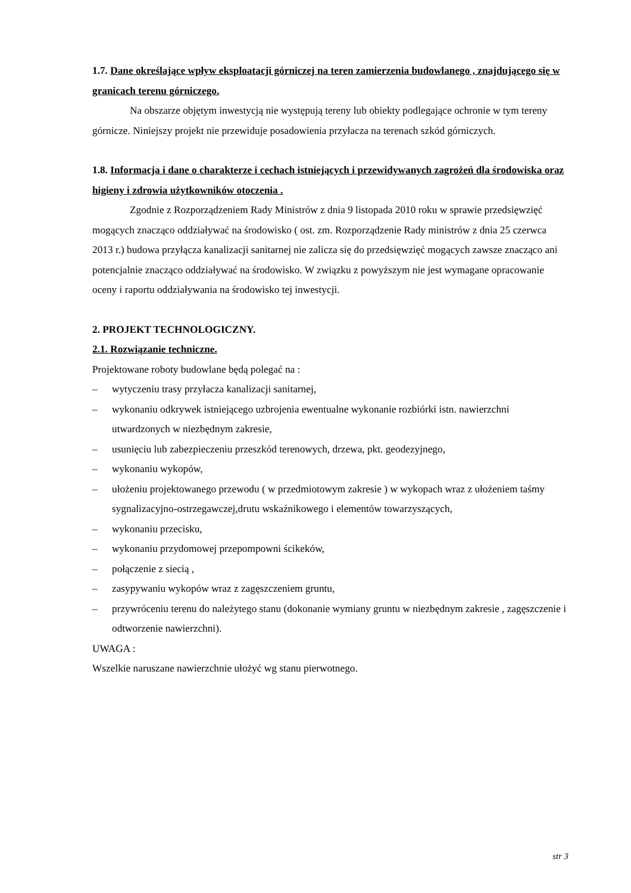1.7. Dane określające wpływ eksploatacji górniczej na teren zamierzenia budowlanego , znajdującego się w granicach terenu górniczego.
Na obszarze objętym inwestycją nie występują tereny lub obiekty podlegające ochronie w tym tereny górnicze. Niniejszy projekt nie przewiduje posadowienia przyłacza na terenach szkód górniczych.
1.8. Informacja i dane o charakterze i cechach istniejących i przewidywanych zagrożeń dla środowiska oraz higieny i zdrowia użytkowników otoczenia .
Zgodnie z Rozporządzeniem Rady Ministrów z dnia 9 listopada 2010 roku w sprawie przedsięwzięć mogących znacząco oddziaływać na środowisko ( ost. zm. Rozporządzenie Rady ministrów z dnia 25 czerwca 2013 r.) budowa przyłącza kanalizacji sanitarnej nie zalicza się do przedsięwzięć mogących zawsze znacząco ani potencjalnie znacząco oddziaływać na środowisko. W związku z powyższym nie jest wymagane opracowanie oceny i raportu oddziaływania na środowisko tej inwestycji.
2. PROJEKT TECHNOLOGICZNY.
2.1. Rozwiązanie techniczne.
Projektowane roboty budowlane będą polegać na :
– wytyczeniu trasy przyłacza kanalizacji sanitarnej,
– wykonaniu odkrywek istniejącego uzbrojenia ewentualne wykonanie rozbiórki istn. nawierzchni utwardzonych w niezbędnym zakresie,
– usunięciu lub zabezpieczeniu przeszkód terenowych, drzewa, pkt. geodezyjnego,
– wykonaniu wykopów,
– ułożeniu projektowanego przewodu ( w przedmiotowym zakresie ) w wykopach wraz z ułożeniem taśmy sygnalizacyjno-ostrzegawczej,drutu wskaźnikowego i elementów towarzyszących,
– wykonaniu przecisku,
– wykonaniu przydomowej przepompowni ścikeków,
– połączenie z siecią ,
– zasypywaniu wykopów wraz z zagęszczeniem gruntu,
– przywróceniu terenu do należytego stanu (dokonanie wymiany gruntu w niezbędnym zakresie , zagęszczenie i odtworzenie nawierzchni).
UWAGA :
Wszelkie naruszane nawierzchnie ułożyć wg stanu pierwotnego.
str 3